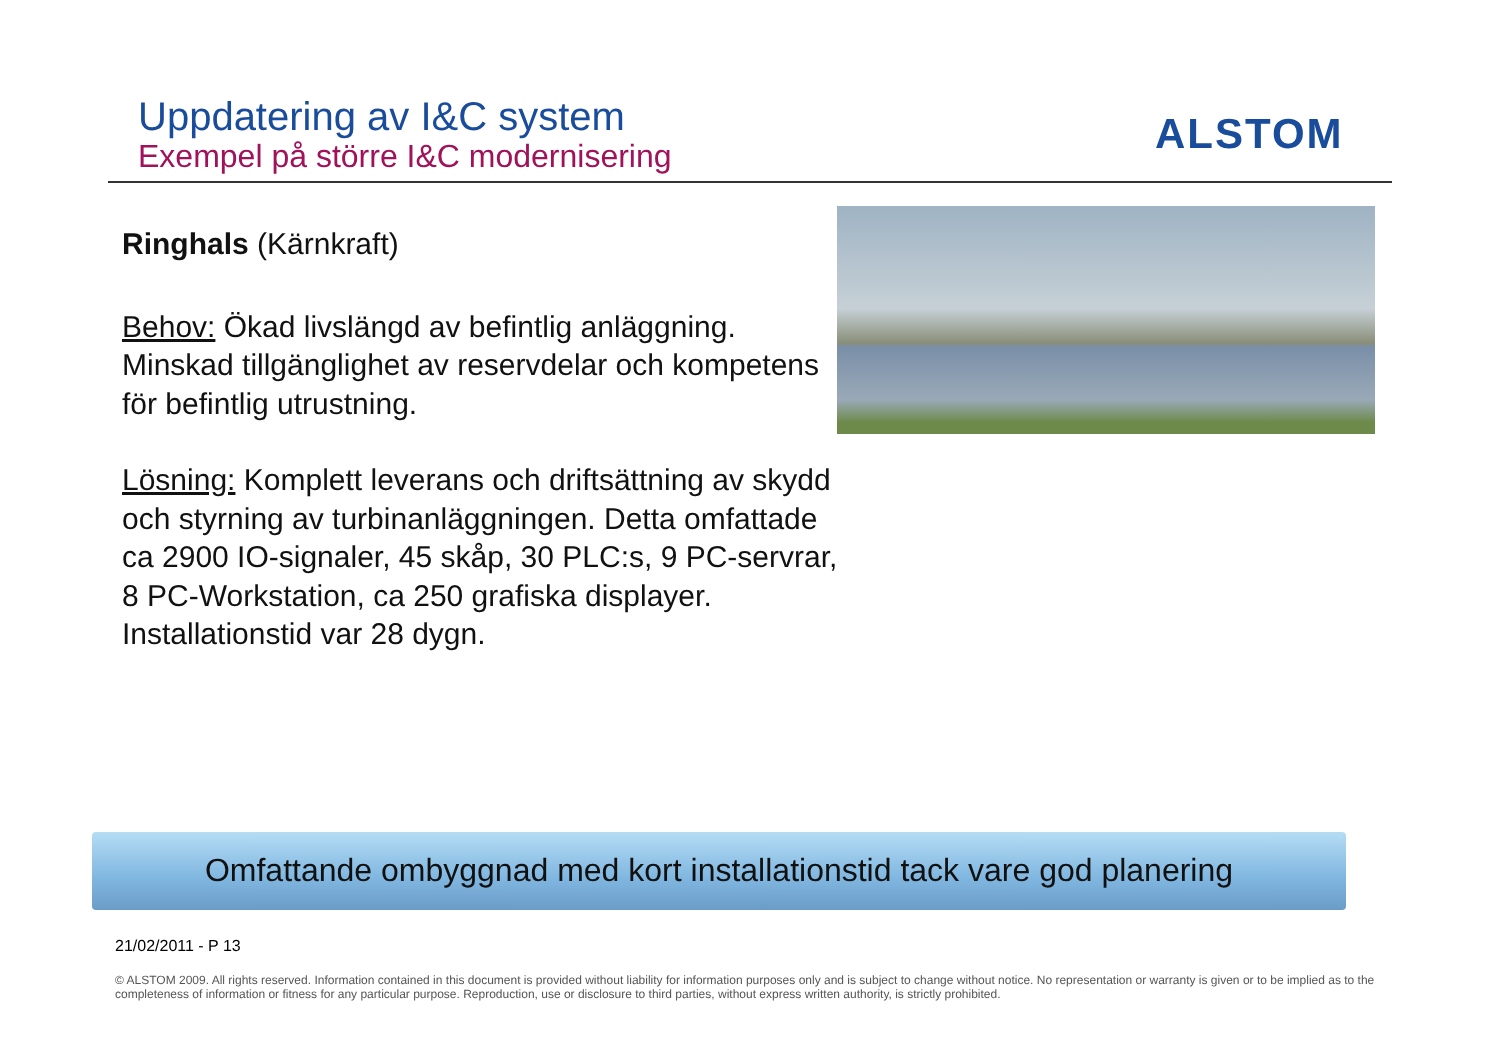Uppdatering av I&C system
Exempel på större I&C modernisering
ALSTOM
Ringhals (Kärnkraft)
Behov: Ökad livslängd av befintlig anläggning. Minskad tillgänglighet av reservdelar och kompetens för befintlig utrustning.
Lösning: Komplett leverans och driftsättning av skydd och styrning av turbinanläggningen. Detta omfattade ca 2900 IO-signaler, 45 skåp, 30 PLC:s, 9 PC-servrar, 8 PC-Workstation, ca 250 grafiska displayer. Installationstid var 28 dygn.
Omfattande ombyggnad med kort installationstid tack vare god planering
21/02/2011 - P 13
© ALSTOM 2009. All rights reserved. Information contained in this document is provided without liability for information purposes only and is subject to change without notice. No representation or warranty is given or to be implied as to the completeness of information or fitness for any particular purpose. Reproduction, use or disclosure to third parties, without express written authority, is strictly prohibited.